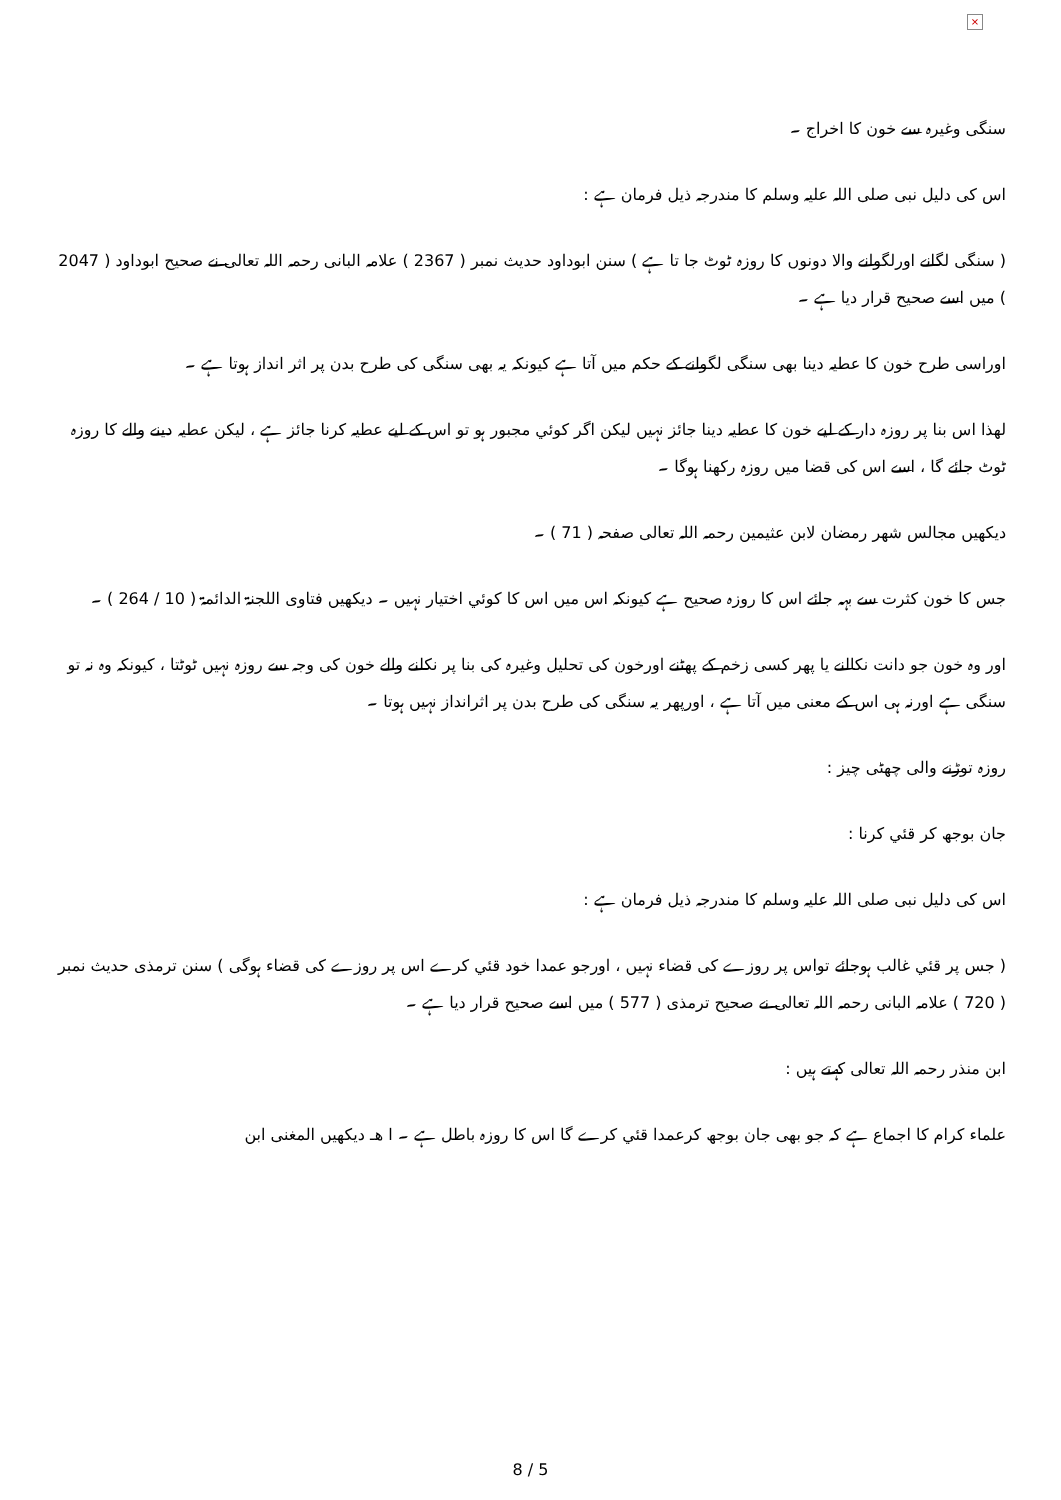×
سنگی وغیرہ سے خون کا اخراج ۔
اس کی دلیل نبی صلی اللہ علیہ وسلم کا مندرجہ ذیل فرمان ہے :
( سنگی لگانے اورلگوانے والا دونوں کا روزہ ٹوٹ جا تا ہے ) سنن ابوداود حدیث نمبر ( 2367 ) علامہ البانی رحمہ اللہ تعالی نے صحیح ابوداود ( 2047 ) میں اسے صحیح قرار دیا ہے ۔
اوراسی طرح خون کا عطیہ دینا بھی سنگی لگوانے کے حکم میں آتا ہے کیونکہ یہ بھی سنگی کی طرح بدن پر اثر انداز ہوتا ہے ۔
لھذا اس بنا پر روزہ دار کے لیے خون کا عطیہ دینا جائز نہیں لیکن اگر کوئي مجبور ہو تو اس کے لیے عطیہ کرنا جائز ہے ، لیکن عطیہ دینے والے کا روزہ ٹوٹ جائے گا ، اسے اس کی قضا میں روزہ رکھنا ہوگا ۔
دیکھیں مجالس شھر رمضان لابن عثیمین رحمہ اللہ تعالی صفحہ ( 71 ) ۔
جس کا خون کثرت سے بہہ جائے اس کا روزہ صحیح ہے کیونکہ اس میں اس کا کوئي اختیار نہیں ۔ دیکھیں فتاوی اللجنۃ الدائمۃ ( 10 / 264 ) ۔
اور وہ خون جو دانت نکالنے یا پھر کسی زخم کے پھٹنے اورخون کی تحلیل وغیرہ کی بنا پر نکلنے والے خون کی وجہ سے روزہ نہیں ٹوٹتا ، کیونکہ وہ نہ تو سنگی ہے اورنہ ہی اس کے معنی میں آتا ہے ، اورپھر یہ سنگی کی طرح بدن پر اثرانداز نہیں ہوتا ۔
روزہ توڑنے والی چھٹی چيز :
جان بوجھ کر قئي کرنا :
اس کی دلیل نبی صلی اللہ علیہ وسلم کا مندرجہ ذیل فرمان ہے :
( جس پر قئي غالب ہوجائے تواس پر روزے کی قضاء نہیں ، اورجو عمدا خود قئي کرے اس پر روزے کی قضاء ہوگی ) سنن ترمذی حدیث نمبر ( 720 ) علامہ البانی رحمہ اللہ تعالی نے صحیح ترمذی ( 577 ) میں اسے صحیح قرار دیا ہے ۔
ابن منذر رحمہ اللہ تعالی کہتے ہیں :
علماء کرام کا اجماع ہے کہ جو بھی جان بوجھ کرعمدا قئي کرے گا اس کا روزہ باطل ہے ۔ ا ھـ دیکھیں المغنی ابن
8 / 5